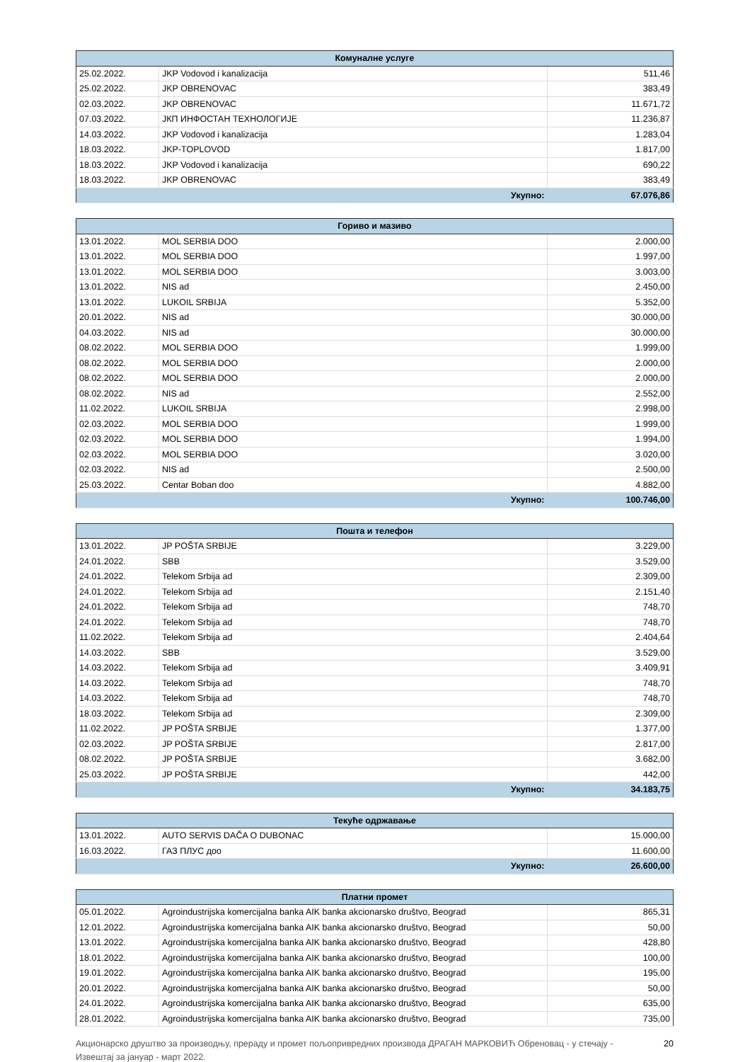| Комуналне услуге | | |
| --- | --- | --- |
| 25.02.2022. | JKP Vodovod i kanalizacija | 511,46 |
| 25.02.2022. | JKP OBRENOVAC | 383,49 |
| 02.03.2022. | JKP OBRENOVAC | 11.671,72 |
| 07.03.2022. | ЈКП ИНФОСТАН ТЕХНОЛОГИЈЕ | 11.236,87 |
| 14.03.2022. | JKP Vodovod i kanalizacija | 1.283,04 |
| 18.03.2022. | JKP-TOPLOVOD | 1.817,00 |
| 18.03.2022. | JKP Vodovod i kanalizacija | 690,22 |
| 18.03.2022. | JKP OBRENOVAC | 383,49 |
| Укупно: | | 67.076,86 |
| Гориво и мазиво | | |
| --- | --- | --- |
| 13.01.2022. | MOL SERBIA DOO | 2.000,00 |
| 13.01.2022. | MOL SERBIA DOO | 1.997,00 |
| 13.01.2022. | MOL SERBIA DOO | 3.003,00 |
| 13.01.2022. | NIS ad | 2.450,00 |
| 13.01.2022. | LUKOIL SRBIJA | 5.352,00 |
| 20.01.2022. | NIS ad | 30.000,00 |
| 04.03.2022. | NIS ad | 30.000,00 |
| 08.02.2022. | MOL SERBIA DOO | 1.999,00 |
| 08.02.2022. | MOL SERBIA DOO | 2.000,00 |
| 08.02.2022. | MOL SERBIA DOO | 2.000,00 |
| 08.02.2022. | NIS ad | 2.552,00 |
| 11.02.2022. | LUKOIL SRBIJA | 2.998,00 |
| 02.03.2022. | MOL SERBIA DOO | 1.999,00 |
| 02.03.2022. | MOL SERBIA DOO | 1.994,00 |
| 02.03.2022. | MOL SERBIA DOO | 3.020,00 |
| 02.03.2022. | NIS ad | 2.500,00 |
| 25.03.2022. | Centar Boban doo | 4.882,00 |
| Укупно: | | 100.746,00 |
| Пошта и телефон | | |
| --- | --- | --- |
| 13.01.2022. | JP POŠTA SRBIJE | 3.229,00 |
| 24.01.2022. | SBB | 3.529,00 |
| 24.01.2022. | Telekom Srbija ad | 2.309,00 |
| 24.01.2022. | Telekom Srbija ad | 2.151,40 |
| 24.01.2022. | Telekom Srbija ad | 748,70 |
| 24.01.2022. | Telekom Srbija ad | 748,70 |
| 11.02.2022. | Telekom Srbija ad | 2.404,64 |
| 14.03.2022. | SBB | 3.529,00 |
| 14.03.2022. | Telekom Srbija ad | 3.409,91 |
| 14.03.2022. | Telekom Srbija ad | 748,70 |
| 14.03.2022. | Telekom Srbija ad | 748,70 |
| 18.03.2022. | Telekom Srbija ad | 2.309,00 |
| 11.02.2022. | JP POŠTA SRBIJE | 1.377,00 |
| 02.03.2022. | JP POŠTA SRBIJE | 2.817,00 |
| 08.02.2022. | JP POŠTA SRBIJE | 3.682,00 |
| 25.03.2022. | JP POŠTA SRBIJE | 442,00 |
| Укупно: | | 34.183,75 |
| Текуће одржавање | | |
| --- | --- | --- |
| 13.01.2022. | AUTO SERVIS DAČA O DUBONAC | 15.000,00 |
| 16.03.2022. | ГАЗ ПЛУС доо | 11.600,00 |
| Укупно: | | 26.600,00 |
| Платни промет | | |
| --- | --- | --- |
| 05.01.2022. | Agroindustrijska komercijalna banka AIK banka akcionarsko društvo, Beograd | 865,31 |
| 12.01.2022. | Agroindustrijska komercijalna banka AIK banka akcionarsko društvo, Beograd | 50,00 |
| 13.01.2022. | Agroindustrijska komercijalna banka AIK banka akcionarsko društvo, Beograd | 428,80 |
| 18.01.2022. | Agroindustrijska komercijalna banka AIK banka akcionarsko društvo, Beograd | 100,00 |
| 19.01.2022. | Agroindustrijska komercijalna banka AIK banka akcionarsko društvo, Beograd | 195,00 |
| 20.01.2022. | Agroindustrijska komercijalna banka AIK banka akcionarsko društvo, Beograd | 50,00 |
| 24.01.2022. | Agroindustrijska komercijalna banka AIK banka akcionarsko društvo, Beograd | 635,00 |
| 28.01.2022. | Agroindustrijska komercijalna banka AIK banka akcionarsko društvo, Beograd | 735,00 |
Акционарско друштво за производњу, прераду и промет пољопривредних производа ДРАГАН МАРКОВИЋ Обреновац - у стечају -
Извештај за јануар - март 2022. 20